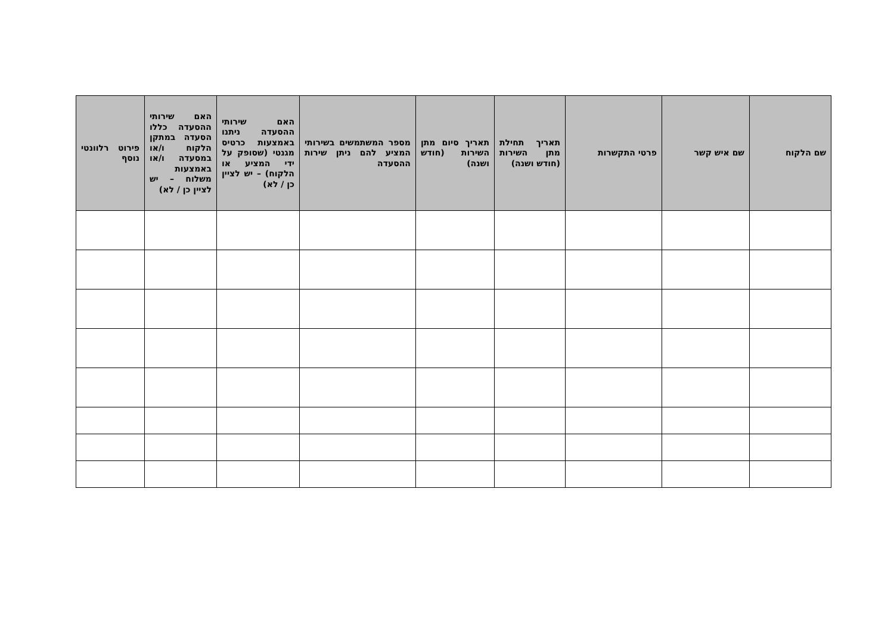| שם הלקוח | שם איש קשר | פרטי התקשרות | תאריך תחילת מתן השירות (חודש ושנה) | תאריך סיום מתן השירות (חודש ושנה) | מספר המשתמשים בשירותי המציע להם ניתן שירות ההסעדה | האם שירותי ההסעדה ניתנו באמצעות כרטיס מגנטי (שסופק על ידי המציע או הלקוח) – יש לציין כן / לא) | האם שירותי ההסעדה כללו הסעדה במתקן הלקוח ו/או במסעדה ו/או באמצעות משלוח – יש לציין כן / לא) | פירוט רלוונטי נוסף |
| --- | --- | --- | --- | --- | --- | --- | --- | --- |